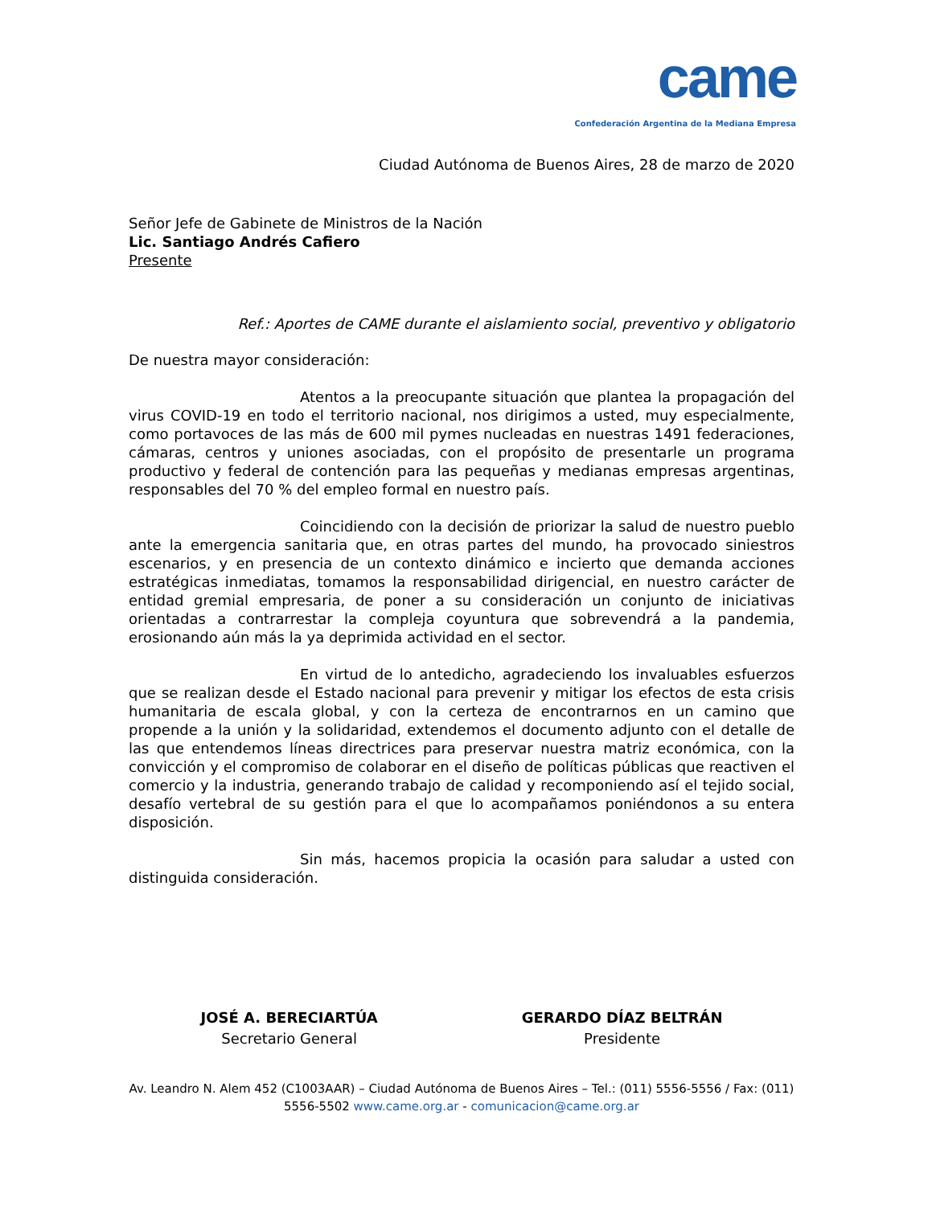came
Confederación Argentina de la Mediana Empresa
Ciudad Autónoma de Buenos Aires, 28 de marzo de 2020
Señor Jefe de Gabinete de Ministros de la Nación
Lic. Santiago Andrés Cafiero
Presente
Ref.: Aportes de CAME durante el aislamiento social, preventivo y obligatorio
De nuestra mayor consideración:
Atentos a la preocupante situación que plantea la propagación del virus COVID-19 en todo el territorio nacional, nos dirigimos a usted, muy especialmente, como portavoces de las más de 600 mil pymes nucleadas en nuestras 1491 federaciones, cámaras, centros y uniones asociadas, con el propósito de presentarle un programa productivo y federal de contención para las pequeñas y medianas empresas argentinas, responsables del 70 % del empleo formal en nuestro país.
Coincidiendo con la decisión de priorizar la salud de nuestro pueblo ante la emergencia sanitaria que, en otras partes del mundo, ha provocado siniestros escenarios, y en presencia de un contexto dinámico e incierto que demanda acciones estratégicas inmediatas, tomamos la responsabilidad dirigencial, en nuestro carácter de entidad gremial empresaria, de poner a su consideración un conjunto de iniciativas orientadas a contrarrestar la compleja coyuntura que sobrevendrá a la pandemia, erosionando aún más la ya deprimida actividad en el sector.
En virtud de lo antedicho, agradeciendo los invaluables esfuerzos que se realizan desde el Estado nacional para prevenir y mitigar los efectos de esta crisis humanitaria de escala global, y con la certeza de encontrarnos en un camino que propende a la unión y la solidaridad, extendemos el documento adjunto con el detalle de las que entendemos líneas directrices para preservar nuestra matriz económica, con la convicción y el compromiso de colaborar en el diseño de políticas públicas que reactiven el comercio y la industria, generando trabajo de calidad y recomponiendo así el tejido social, desafío vertebral de su gestión para el que lo acompañamos poniéndonos a su entera disposición.
Sin más, hacemos propicia la ocasión para saludar a usted con distinguida consideración.
JOSÉ A. BERECIARTÚA
Secretario General
GERARDO DÍAZ BELTRÁN
Presidente
Av. Leandro N. Alem 452 (C1003AAR) – Ciudad Autónoma de Buenos Aires – Tel.: (011) 5556-5556 / Fax: (011) 5556-5502 www.came.org.ar - comunicacion@came.org.ar